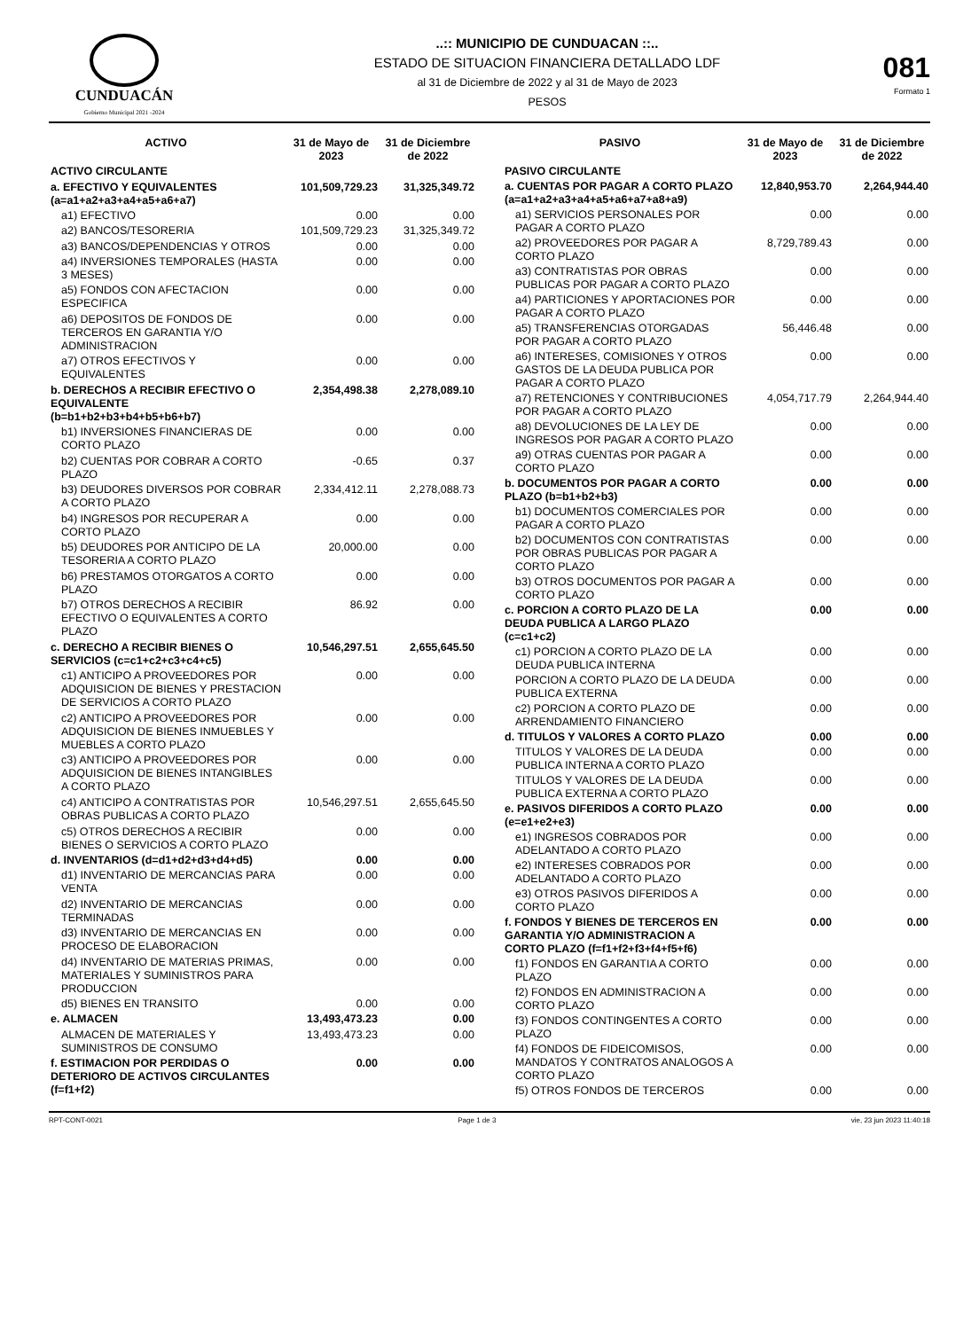CUNDUACÁN
Gobierno Municipal 2021 -2024
..:: MUNICIPIO DE CUNDUACAN ::..
ESTADO DE SITUACION FINANCIERA DETALLADO LDF
al 31 de Diciembre de 2022 y al 31 de Mayo de 2023
PESOS
081
Formato 1
| ACTIVO | 31 de Mayo de 2023 | 31 de Diciembre de 2022 |
| --- | --- | --- |
| ACTIVO CIRCULANTE | | |
| a. EFECTIVO Y EQUIVALENTES (a=a1+a2+a3+a4+a5+a6+a7) | 101,509,729.23 | 31,325,349.72 |
| a1) EFECTIVO | 0.00 | 0.00 |
| a2) BANCOS/TESORERIA | 101,509,729.23 | 31,325,349.72 |
| a3) BANCOS/DEPENDENCIAS Y OTROS | 0.00 | 0.00 |
| a4) INVERSIONES TEMPORALES (HASTA 3 MESES) | 0.00 | 0.00 |
| a5) FONDOS CON AFECTACION ESPECIFICA | 0.00 | 0.00 |
| a6) DEPOSITOS DE FONDOS DE TERCEROS EN GARANTIA Y/O ADMINISTRACION | 0.00 | 0.00 |
| a7) OTROS EFECTIVOS Y EQUIVALENTES | 0.00 | 0.00 |
| b. DERECHOS A RECIBIR EFECTIVO O EQUIVALENTE (b=b1+b2+b3+b4+b5+b6+b7) | 2,354,498.38 | 2,278,089.10 |
| b1) INVERSIONES FINANCIERAS DE CORTO PLAZO | 0.00 | 0.00 |
| b2) CUENTAS POR COBRAR A CORTO PLAZO | -0.65 | 0.37 |
| b3) DEUDORES DIVERSOS POR COBRAR A CORTO PLAZO | 2,334,412.11 | 2,278,088.73 |
| b4) INGRESOS POR RECUPERAR A CORTO PLAZO | 0.00 | 0.00 |
| b5) DEUDORES POR ANTICIPO DE LA TESORERIA A CORTO PLAZO | 20,000.00 | 0.00 |
| b6) PRESTAMOS OTORGATOS A CORTO PLAZO | 0.00 | 0.00 |
| b7) OTROS DERECHOS A RECIBIR EFECTIVO O EQUIVALENTES A CORTO PLAZO | 86.92 | 0.00 |
| c. DERECHO A RECIBIR BIENES O SERVICIOS (c=c1+c2+c3+c4+c5) | 10,546,297.51 | 2,655,645.50 |
| c1) ANTICIPO A PROVEEDORES POR ADQUISICION DE BIENES Y PRESTACION DE SERVICIOS A CORTO PLAZO | 0.00 | 0.00 |
| c2) ANTICIPO A PROVEEDORES POR ADQUISICION DE BIENES INMUEBLES Y MUEBLES A CORTO PLAZO | 0.00 | 0.00 |
| c3) ANTICIPO A PROVEEDORES POR ADQUISICION DE BIENES INTANGIBLES A CORTO PLAZO | 0.00 | 0.00 |
| c4) ANTICIPO A CONTRATISTAS POR OBRAS PUBLICAS A CORTO PLAZO | 10,546,297.51 | 2,655,645.50 |
| c5) OTROS DERECHOS A RECIBIR BIENES O SERVICIOS A CORTO PLAZO | 0.00 | 0.00 |
| d. INVENTARIOS (d=d1+d2+d3+d4+d5) | 0.00 | 0.00 |
| d1) INVENTARIO DE MERCANCIAS PARA VENTA | 0.00 | 0.00 |
| d2) INVENTARIO DE MERCANCIAS TERMINADAS | 0.00 | 0.00 |
| d3) INVENTARIO DE MERCANCIAS EN PROCESO DE ELABORACION | 0.00 | 0.00 |
| d4) INVENTARIO DE MATERIAS PRIMAS, MATERIALES Y SUMINISTROS PARA PRODUCCION | 0.00 | 0.00 |
| d5) BIENES EN TRANSITO | 0.00 | 0.00 |
| e. ALMACEN | 13,493,473.23 | 0.00 |
| ALMACEN DE MATERIALES Y SUMINISTROS DE CONSUMO | 13,493,473.23 | 0.00 |
| f. ESTIMACION POR PERDIDAS O DETERIORO DE ACTIVOS CIRCULANTES (f=f1+f2) | 0.00 | 0.00 |
| PASIVO | 31 de Mayo de 2023 | 31 de Diciembre de 2022 |
| --- | --- | --- |
| PASIVO CIRCULANTE | | |
| a. CUENTAS POR PAGAR A CORTO PLAZO (a=a1+a2+a3+a4+a5+a6+a7+a8+a9) | 12,840,953.70 | 2,264,944.40 |
| a1) SERVICIOS PERSONALES POR PAGAR A CORTO PLAZO | 0.00 | 0.00 |
| a2) PROVEEDORES POR PAGAR A CORTO PLAZO | 8,729,789.43 | 0.00 |
| a3) CONTRATISTAS POR OBRAS PUBLICAS POR PAGAR A CORTO PLAZO | 0.00 | 0.00 |
| a4) PARTICIONES Y APORTACIONES POR PAGAR A CORTO PLAZO | 0.00 | 0.00 |
| a5) TRANSFERENCIAS OTORGADAS POR PAGAR A CORTO PLAZO | 56,446.48 | 0.00 |
| a6) INTERESES, COMISIONES Y OTROS GASTOS DE LA DEUDA PUBLICA POR PAGAR A CORTO PLAZO | 0.00 | 0.00 |
| a7) RETENCIONES Y CONTRIBUCIONES POR PAGAR A CORTO PLAZO | 4,054,717.79 | 2,264,944.40 |
| a8) DEVOLUCIONES DE LA LEY DE INGRESOS POR PAGAR A CORTO PLAZO | 0.00 | 0.00 |
| a9) OTRAS CUENTAS POR PAGAR A CORTO PLAZO | 0.00 | 0.00 |
| b. DOCUMENTOS POR PAGAR A CORTO PLAZO (b=b1+b2+b3) | 0.00 | 0.00 |
| b1) DOCUMENTOS COMERCIALES POR PAGAR A CORTO PLAZO | 0.00 | 0.00 |
| b2) DOCUMENTOS CON CONTRATISTAS POR OBRAS PUBLICAS POR PAGAR A CORTO PLAZO | 0.00 | 0.00 |
| b3) OTROS DOCUMENTOS POR PAGAR A CORTO PLAZO | 0.00 | 0.00 |
| c. PORCION A CORTO PLAZO DE LA DEUDA PUBLICA A LARGO PLAZO (c=c1+c2) | 0.00 | 0.00 |
| c1) PORCION A CORTO PLAZO DE LA DEUDA PUBLICA INTERNA | 0.00 | 0.00 |
| PORCION A CORTO PLAZO DE LA DEUDA PUBLICA EXTERNA | 0.00 | 0.00 |
| c2) PORCION A CORTO PLAZO DE ARRENDAMIENTO FINANCIERO | 0.00 | 0.00 |
| d. TITULOS Y VALORES A CORTO PLAZO | 0.00 | 0.00 |
| TITULOS Y VALORES DE LA DEUDA PUBLICA INTERNA A CORTO PLAZO | 0.00 | 0.00 |
| TITULOS Y VALORES DE LA DEUDA PUBLICA EXTERNA A CORTO PLAZO | 0.00 | 0.00 |
| e. PASIVOS DIFERIDOS A CORTO PLAZO (e=e1+e2+e3) | 0.00 | 0.00 |
| e1) INGRESOS COBRADOS POR ADELANTADO A CORTO PLAZO | 0.00 | 0.00 |
| e2) INTERESES COBRADOS POR ADELANTADO A CORTO PLAZO | 0.00 | 0.00 |
| e3) OTROS PASIVOS DIFERIDOS A CORTO PLAZO | 0.00 | 0.00 |
| f. FONDOS Y BIENES DE TERCEROS EN GARANTIA Y/O ADMINISTRACION A CORTO PLAZO (f=f1+f2+f3+f4+f5+f6) | 0.00 | 0.00 |
| f1) FONDOS EN GARANTIA A CORTO PLAZO | 0.00 | 0.00 |
| f2) FONDOS EN ADMINISTRACION A CORTO PLAZO | 0.00 | 0.00 |
| f3) FONDOS CONTINGENTES A CORTO PLAZO | 0.00 | 0.00 |
| f4) FONDOS DE FIDEICOMISOS, MANDATOS Y CONTRATOS ANALOGOS A CORTO PLAZO | 0.00 | 0.00 |
| f5) OTROS FONDOS DE TERCEROS | 0.00 | 0.00 |
RPT-CONT-0021 Page 1 de 3 vie, 23 jun 2023 11:40:18